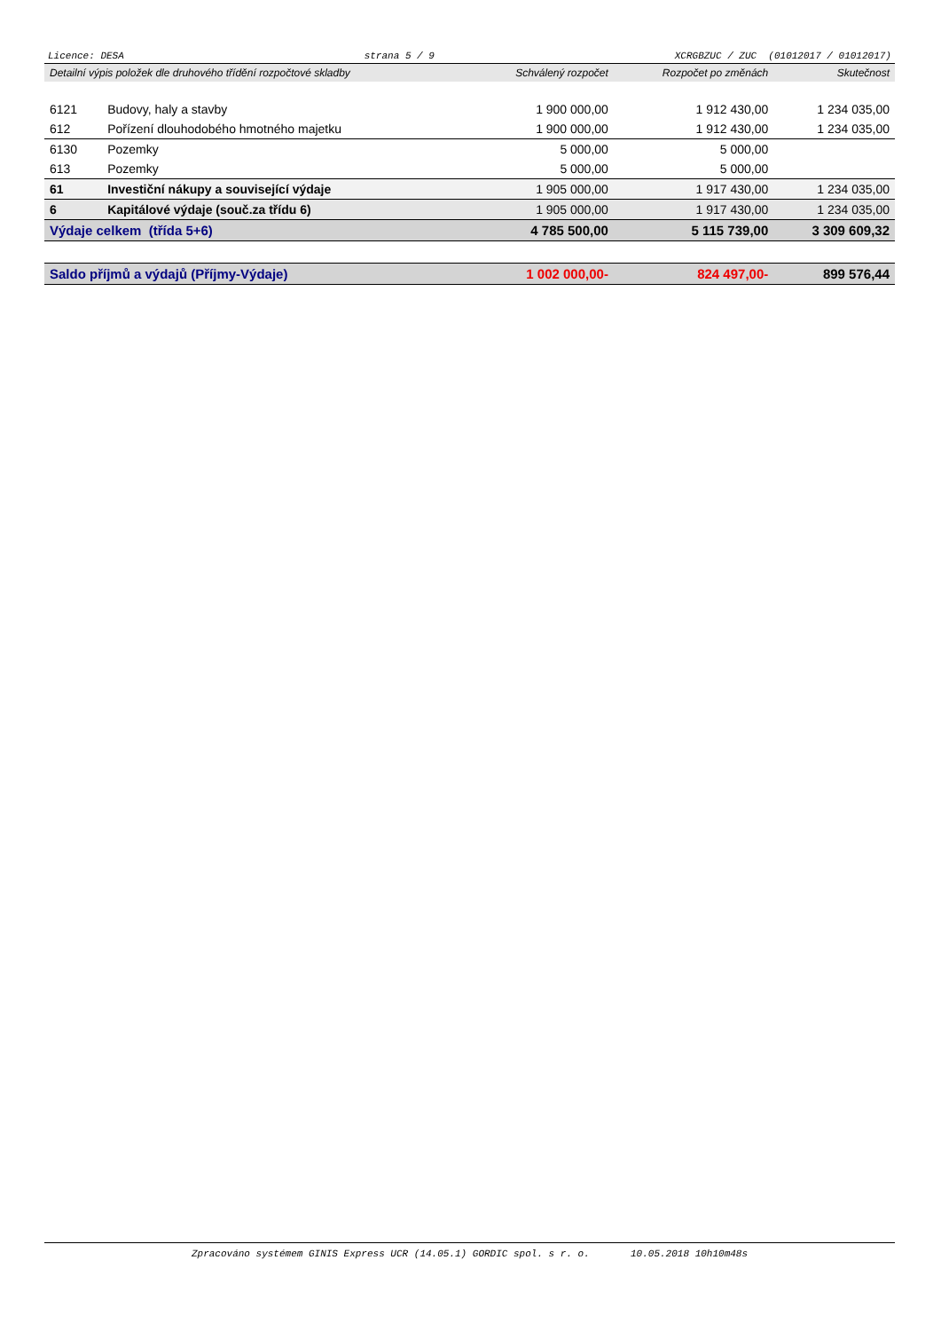Licence: DESA strana 5 / 9 XCRGBZUC / ZUC (01012017 / 01012017)
| Detailní výpis položek dle druhového třídění rozpočtové skladby | | Schválený rozpočet | Rozpočet po změnách | Skutečnost |
| --- | --- | --- | --- | --- |
| 6121 | Budovy, haly a stavby | 1 900 000,00 | 1 912 430,00 | 1 234 035,00 |
| 612 | Pořízení dlouhodobého hmotného majetku | 1 900 000,00 | 1 912 430,00 | 1 234 035,00 |
| 6130 | Pozemky | 5 000,00 | 5 000,00 | |
| 613 | Pozemky | 5 000,00 | 5 000,00 | |
| 61 | Investiční nákupy a související výdaje | 1 905 000,00 | 1 917 430,00 | 1 234 035,00 |
| 6 | Kapitálové výdaje (souč.za třídu 6) | 1 905 000,00 | 1 917 430,00 | 1 234 035,00 |
| Výdaje celkem (třída 5+6) | | 4 785 500,00 | 5 115 739,00 | 3 309 609,32 |
| Saldo příjmů a výdajů (Příjmy-Výdaje) | | 1 002 000,00- | 824 497,00- | 899 576,44 |
Zpracováno systémem GINIS Express UCR (14.05.1) GORDIC spol. s r. o. 10.05.2018 10h10m48s